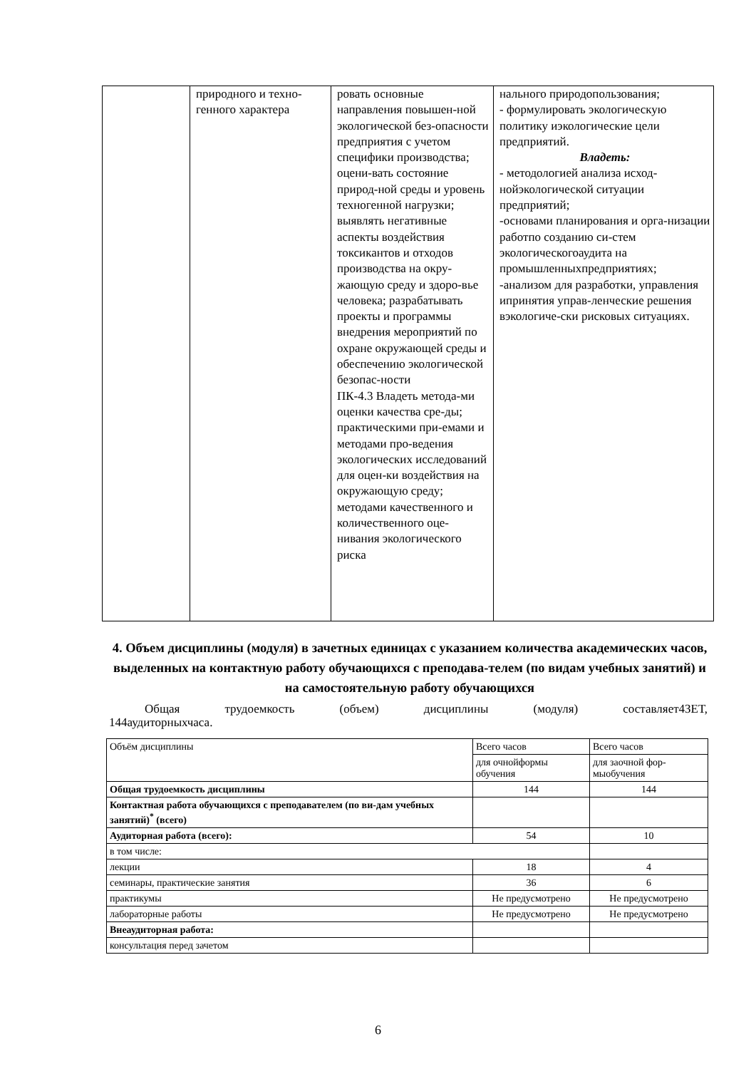| | природного и техно- генного характера | ровать основные направления повышен-ной экологической без-опасности предприятия с учетом специфики производства; оцени-вать состояние природ-ной среды и уровень техногенной нагрузки; выявлять негативные аспекты воздействия токсикантов и отходов производства на окру-жающую среду и здоро-вье человека; разрабатывать проекты и программы внедрения мероприятий по охране окружающей среды и обеспечению экологической безопас-ности ПК-4.3 Владеть метода-ми оценки качества сре-ды; практическими при-емами и методами про-ведения экологических исследований для оцен-ки воздействия на окружающую среду; методами качественного и количественного оце-нивания экологического риска | нального природопользования; - формулировать экологическую политику иэкологические цели предприятий. Владеть: - методологией анализа исход-нойэкологической ситуации предприятий; -основами планирования и орга-низации работпо созданию си-стем экологическогоаудита на промышленныхпредприятиях; -анализом для разработки, управления ипринятия управ-ленческие решения вэкологиче-ски рисковых ситуациях. |
4. Объем дисциплины (модуля) в зачетных единицах с указанием количества академических часов, выделенных на контактную работу обучающихся с преподава-телем (по видам учебных занятий) и на самостоятельную работу обучающихся
Общая трудоемкость (объем) дисциплины (модуля) составляет4ЗЕТ,
144аудиторныхчаса.
| Объём дисциплины | Всего часов | Всего часов |
| | для очнойформы обучения | для заочной фор-мыобучения |
| Общая трудоемкость дисциплины | 144 | 144 |
| Контактная работа обучающихся с преподавателем (по ви-дам учебных занятий)<sup>*</sup> (всего) | | |
| Аудиторная работа (всего): | 54 | 10 |
| в том числе: | | |
| лекции | 18 | 4 |
| семинары, практические занятия | 36 | 6 |
| практикумы | Не предусмотрено | Не предусмотрено |
| лабораторные работы | Не предусмотрено | Не предусмотрено |
| Внеаудиторная работа: | | |
| консультация перед зачетом | | |
6